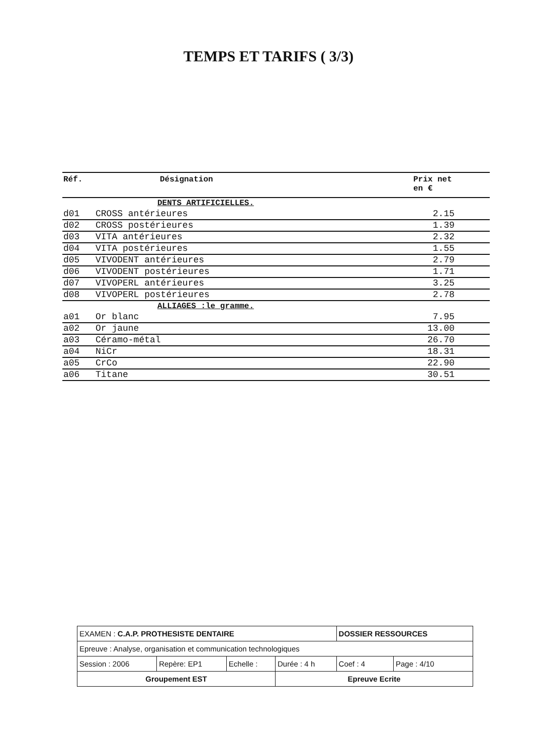TEMPS ET TARIFS ( 3/3)
| Réf. | Désignation | Prix net en € |
| --- | --- | --- |
| | DENTS ARTIFICIELLES. | |
| d01 | CROSS antérieures | 2.15 |
| d02 | CROSS postérieures | 1.39 |
| d03 | VITA antérieures | 2.32 |
| d04 | VITA postérieures | 1.55 |
| d05 | VIVODENT antérieures | 2.79 |
| d06 | VIVODENT postérieures | 1.71 |
| d07 | VIVOPERL antérieures | 3.25 |
| d08 | VIVOPERL postérieures | 2.78 |
| | ALLIAGES :le gramme. | |
| a01 | Or blanc | 7.95 |
| a02 | Or jaune | 13.00 |
| a03 | Céramo-métal | 26.70 |
| a04 | NiCr | 18.31 |
| a05 | CrCo | 22.90 |
| a06 | Titane | 30.51 |
| EXAMEN : C.A.P. PROTHESISTE DENTAIRE | | | | DOSSIER RESSOURCES | |
| Epreuve : Analyse, organisation et communication technologiques | | | | | |
| Session : 2006 | Repère: EP1 | Echelle : | Durée : 4 h | Coef : 4 | Page : 4/10 |
| Groupement EST | | | Epreuve Ecrite | | |